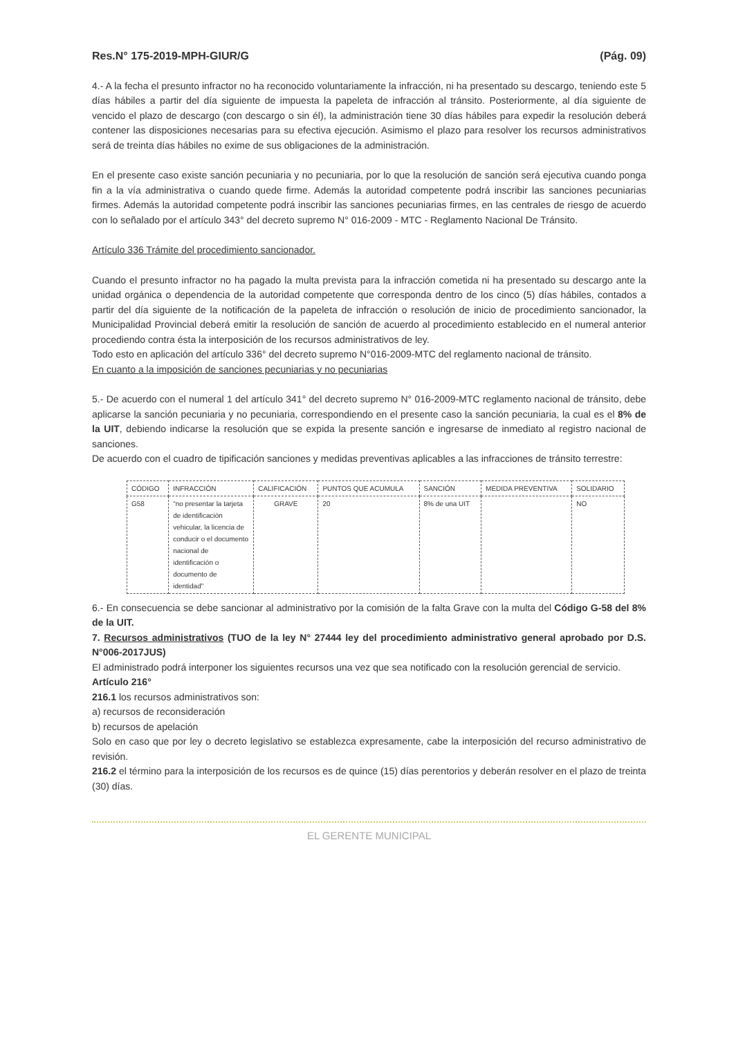Res.N° 175-2019-MPH-GIUR/G (Pág. 09)
4.- A la fecha el presunto infractor no ha reconocido voluntariamente la infracción, ni ha presentado su descargo, teniendo este 5 días hábiles a partir del día siguiente de impuesta la papeleta de infracción al tránsito. Posteriormente, al día siguiente de vencido el plazo de descargo (con descargo o sin él), la administración tiene 30 días hábiles para expedir la resolución deberá contener las disposiciones necesarias para su efectiva ejecución. Asimismo el plazo para resolver los recursos administrativos será de treinta días hábiles no exime de sus obligaciones de la administración.
En el presente caso existe sanción pecuniaria y no pecuniaria, por lo que la resolución de sanción será ejecutiva cuando ponga fin a la vía administrativa o cuando quede firme. Además la autoridad competente podrá inscribir las sanciones pecuniarias firmes. Además la autoridad competente podrá inscribir las sanciones pecuniarias firmes, en las centrales de riesgo de acuerdo con lo señalado por el artículo 343° del decreto supremo N° 016-2009 - MTC - Reglamento Nacional De Tránsito.
Artículo 336 Trámite del procedimiento sancionador.
Cuando el presunto infractor no ha pagado la multa prevista para la infracción cometida ni ha presentado su descargo ante la unidad orgánica o dependencia de la autoridad competente que corresponda dentro de los cinco (5) días hábiles, contados a partir del día siguiente de la notificación de la papeleta de infracción o resolución de inicio de procedimiento sancionador, la Municipalidad Provincial deberá emitir la resolución de sanción de acuerdo al procedimiento establecido en el numeral anterior procediendo contra ésta la interposición de los recursos administrativos de ley.
Todo esto en aplicación del artículo 336° del decreto supremo N°016-2009-MTC del reglamento nacional de tránsito.
En cuanto a la imposición de sanciones pecuniarias y no pecuniarias
5.- De acuerdo con el numeral 1 del artículo 341° del decreto supremo N° 016-2009-MTC reglamento nacional de tránsito, debe aplicarse la sanción pecuniaria y no pecuniaria, correspondiendo en el presente caso la sanción pecuniaria, la cual es el 8% de la UIT, debiendo indicarse la resolución que se expida la presente sanción e ingresarse de inmediato al registro nacional de sanciones.
De acuerdo con el cuadro de tipificación sanciones y medidas preventivas aplicables a las infracciones de tránsito terrestre:
| CÓDIGO | INFRACCIÓN | CALIFICACIÓN | PUNTOS QUE ACUMULA | SANCIÓN | MEDIDA PREVENTIVA | SOLIDARIO |
| --- | --- | --- | --- | --- | --- | --- |
| G58 | "no presentar la tarjeta de identificación vehicular, la licencia de conducir o el documento nacional de identificación o documento de identidad" | GRAVE | 20 | 8% de una UIT | | NO |
6.- En consecuencia se debe sancionar al administrativo por la comisión de la falta Grave con la multa del Código G-58 del 8% de la UIT.
7. Recursos administrativos (TUO de la ley N° 27444 ley del procedimiento administrativo general aprobado por D.S. N°006-2017JUS)
El administrado podrá interponer los siguientes recursos una vez que sea notificado con la resolución gerencial de servicio.
Artículo 216°
216.1 los recursos administrativos son:
a) recursos de reconsideración
b) recursos de apelación
Solo en caso que por ley o decreto legislativo se establezca expresamente, cabe la interposición del recurso administrativo de revisión.
216.2 el término para la interposición de los recursos es de quince (15) días perentorios y deberán resolver en el plazo de treinta (30) días.
EL GERENTE MUNICIPAL